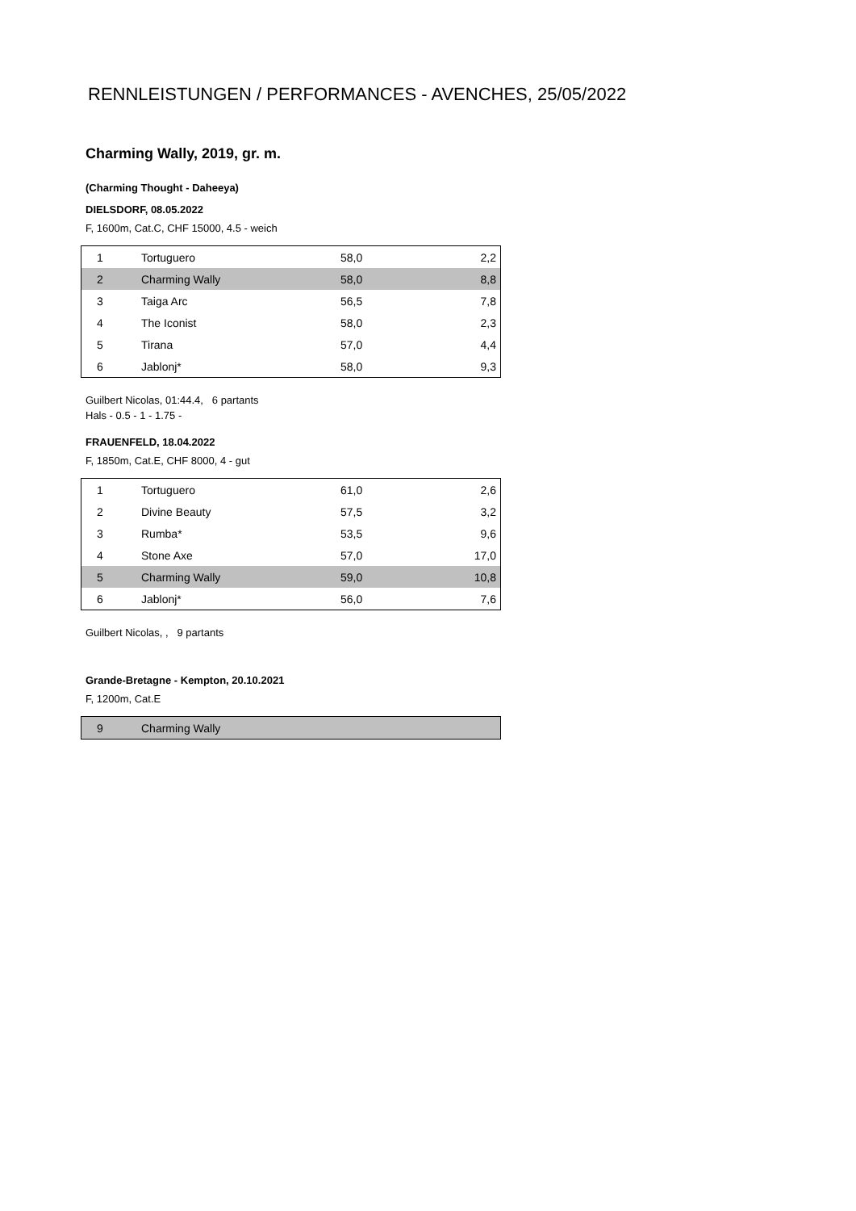RENNLEISTUNGEN / PERFORMANCES - AVENCHES, 25/05/2022
Charming Wally, 2019, gr. m.
(Charming Thought - Daheeya)
DIELSDORF, 08.05.2022
F, 1600m, Cat.C, CHF 15000, 4.5 - weich
| 1 | Tortuguero | 58,0 | 2,2 |
| 2 | Charming Wally | 58,0 | 8,8 |
| 3 | Taiga Arc | 56,5 | 7,8 |
| 4 | The Iconist | 58,0 | 2,3 |
| 5 | Tirana | 57,0 | 4,4 |
| 6 | Jablonj* | 58,0 | 9,3 |
Guilbert Nicolas, 01:44.4, 6 partants
Hals - 0.5 - 1 - 1.75 -
FRAUENFELD, 18.04.2022
F, 1850m, Cat.E, CHF 8000, 4 - gut
| 1 | Tortuguero | 61,0 | 2,6 |
| 2 | Divine Beauty | 57,5 | 3,2 |
| 3 | Rumba* | 53,5 | 9,6 |
| 4 | Stone Axe | 57,0 | 17,0 |
| 5 | Charming Wally | 59,0 | 10,8 |
| 6 | Jablonj* | 56,0 | 7,6 |
Guilbert Nicolas, , 9 partants
Grande-Bretagne - Kempton, 20.10.2021
F, 1200m, Cat.E
| 9 | Charming Wally | | |